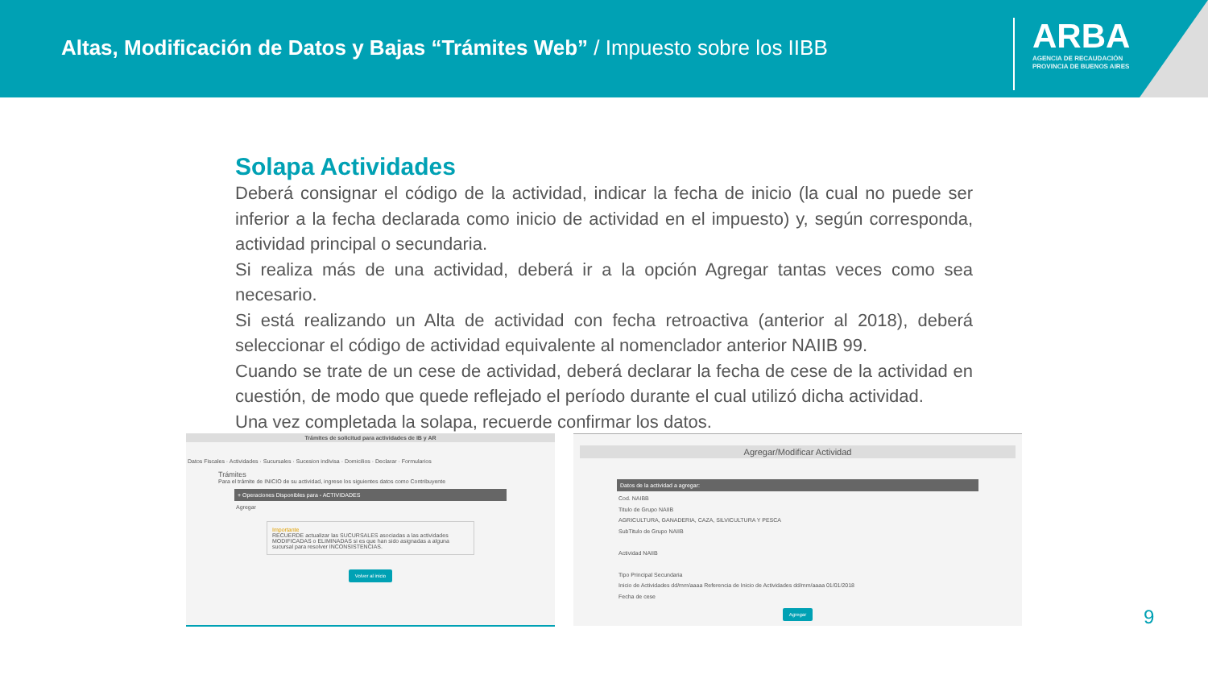Altas, Modificación de Datos y Bajas “Trámites Web” / Impuesto sobre los IIBB
ARBA
AGENCIA DE RECAUDACIÓN
PROVINCIA DE BUENOS AIRES
Solapa Actividades
Deberá consignar el código de la actividad, indicar la fecha de inicio (la cual no puede ser inferior a la fecha declarada como inicio de actividad en el impuesto) y, según corresponda, actividad principal o secundaria.
Si realiza más de una actividad, deberá ir a la opción Agregar tantas veces como sea necesario.
Si está realizando un Alta de actividad con fecha retroactiva (anterior al 2018), deberá seleccionar el código de actividad equivalente al nomenclador anterior NAIIB 99.
Cuando se trate de un cese de actividad, deberá declarar la fecha de cese de la actividad en cuestión, de modo que quede reflejado el período durante el cual utilizó dicha actividad.
Una vez completada la solapa, recuerde confirmar los datos.
Trámites de solicitud para actividades de IB y AR
Datos Fiscales · Actividades · Sucursales · Sucesion indivisa · Domicilios · Declarar · Formularios
Trámites
Para el trámite de INICIO de su actividad, ingrese los siguientes datos como Contribuyente
+ Operaciones Disponibles para - ACTIVIDADES
Agregar
Importante
RECUERDE actualizar las SUCURSALES asociadas a las actividades MODIFICADAS o ELIMINADAS si es que han sido asignadas a alguna sucursal para resolver INCONSISTENCIAS.
Volver al inicio
Agregar/Modificar Actividad
Datos de la actividad a agregar:
Cod. NAIBB
Titulo de Grupo NAIIB
AGRICULTURA, GANADERIA, CAZA, SILVICULTURA Y PESCA
SubTitulo de Grupo NAIIB
Actividad NAIIB
Tipo Principal Secundaria
Inicio de Actividades dd/mm/aaaa Referencia de Inicio de Actividades dd/mm/aaaa 01/01/2018
Fecha de cese
Agregar
9